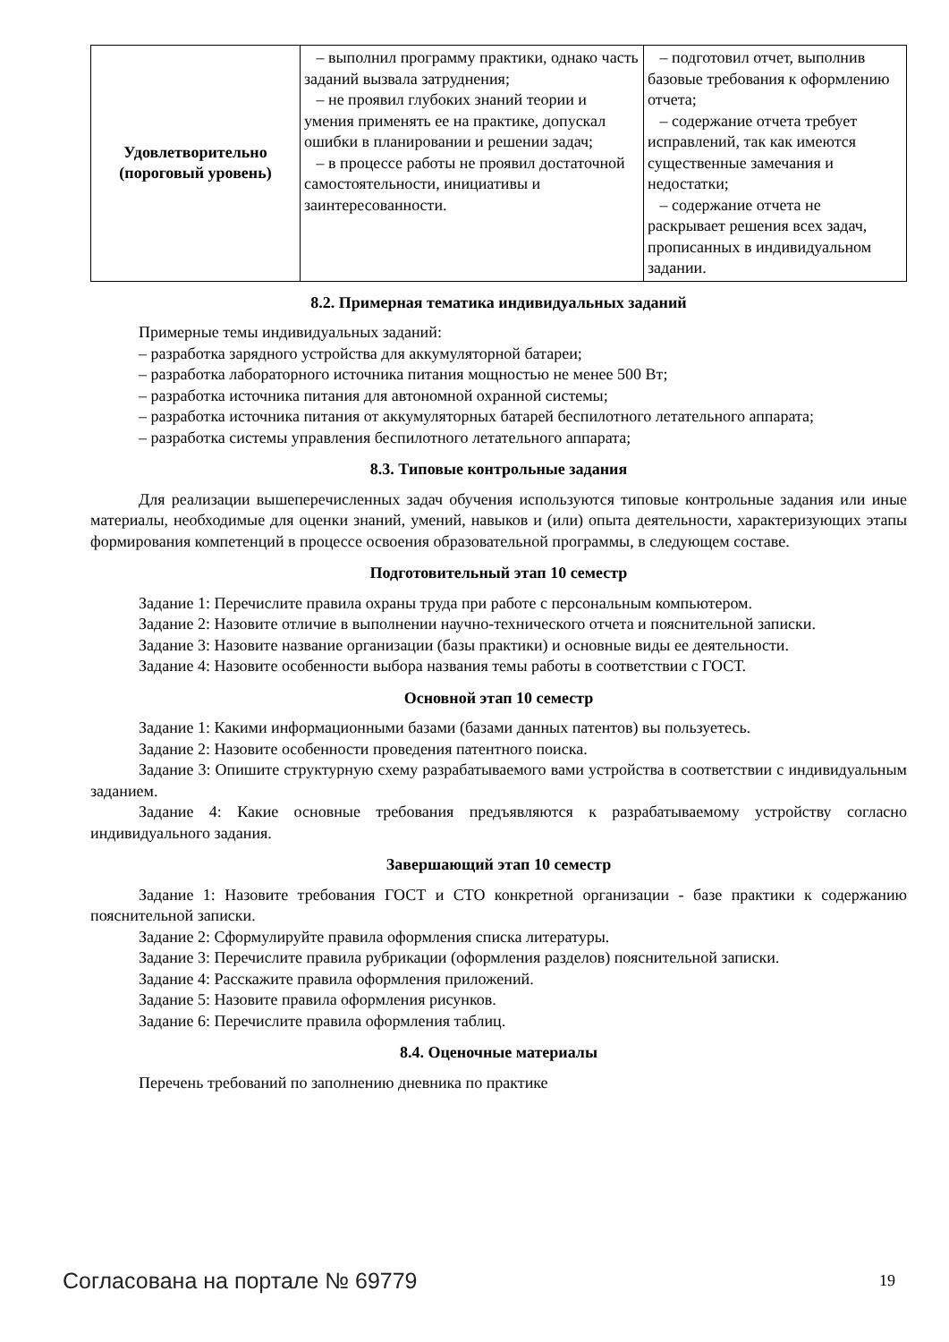| Удовлетворительно (пороговый уровень) | – выполнил программу практики, однако часть заданий вызвала затруднения; – не проявил глубоких знаний теории и умения применять ее на практике, допускал ошибки в планировании и решении задач; – в процессе работы не проявил достаточной самостоятельности, инициативы и заинтересованности. | – подготовил отчет, выполнив базовые требования к оформлению отчета; – содержание отчета требует исправлений, так как имеются существенные замечания и недостатки; – содержание отчета не раскрывает решения всех задач, прописанных в индивидуальном задании. |
8.2. Примерная тематика индивидуальных заданий
Примерные темы индивидуальных заданий:
– разработка зарядного устройства для аккумуляторной батареи;
– разработка лабораторного источника питания мощностью не менее 500 Вт;
– разработка источника питания для автономной охранной системы;
– разработка источника питания от аккумуляторных батарей беспилотного летательного аппарата;
– разработка системы управления беспилотного летательного аппарата;
8.3. Типовые контрольные задания
Для реализации вышеперечисленных задач обучения используются типовые контрольные задания или иные материалы, необходимые для оценки знаний, умений, навыков и (или) опыта деятельности, характеризующих этапы формирования компетенций в процессе освоения образовательной программы, в следующем составе.
Подготовительный этап 10 семестр
Задание 1: Перечислите правила охраны труда при работе с персональным компьютером.
Задание 2: Назовите отличие в выполнении научно-технического отчета и пояснительной записки.
Задание 3: Назовите название организации (базы практики) и основные виды ее деятельности.
Задание 4: Назовите особенности выбора названия темы работы в соответствии с ГОСТ.
Основной этап 10 семестр
Задание 1: Какими информационными базами (базами данных патентов) вы пользуетесь.
Задание 2: Назовите особенности проведения патентного поиска.
Задание 3: Опишите структурную схему разрабатываемого вами устройства в соответствии с индивидуальным заданием.
Задание 4: Какие основные требования предъявляются к разрабатываемому устройству согласно индивидуального задания.
Завершающий этап 10 семестр
Задание 1: Назовите требования ГОСТ и СТО конкретной организации - базе практики к содержанию пояснительной записки.
Задание 2: Сформулируйте правила оформления списка литературы.
Задание 3: Перечислите правила рубрикации (оформления разделов) пояснительной записки.
Задание 4: Расскажите правила оформления приложений.
Задание 5: Назовите правила оформления рисунков.
Задание 6: Перечислите правила оформления таблиц.
8.4. Оценочные материалы
Перечень требований по заполнению дневника по практике
Согласована на портале № 69779 19